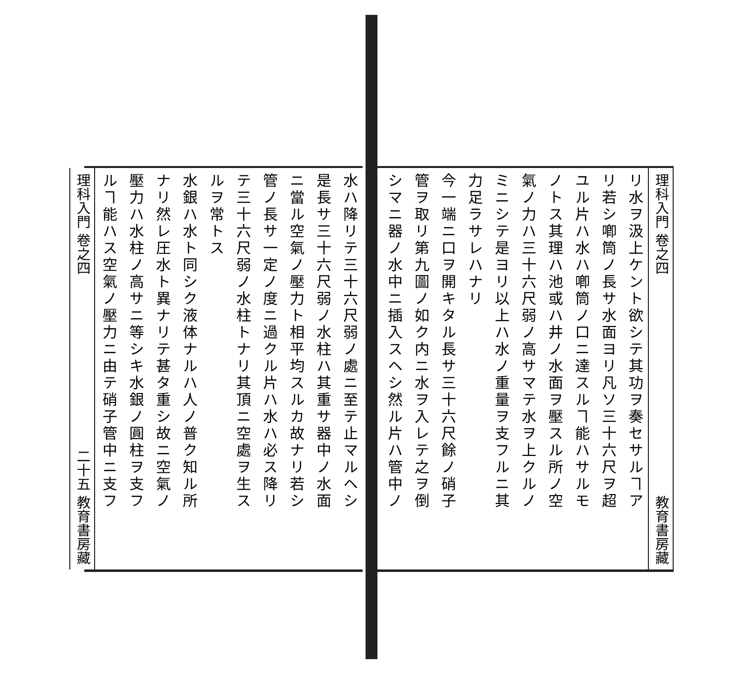理科入門 卷之四 教育書房藏
リ水ヲ汲上ケント欲シテ其功ヲ奏セサルヿア
リ若シ喞筒ノ長サ水面ヨリ凡ソ三十六尺ヲ超
ユル片ハ水ハ喞筒ノ口ニ達スルヿ能ハサルモ
ノトス其理ハ池或ハ井ノ水面ヲ壓スル所ノ空
氣ノ力ハ三十六尺弱ノ高サマテ水ヲ上クルノ
ミニシテ是ヨリ以上ハ水ノ重量ヲ支フルニ其
力足ラサレハナリ
今一端ニ口ヲ開キタル長サ三十六尺餘ノ硝子
管ヲ取リ第九圖ノ如ク内ニ水ヲ入レテ之ヲ倒
シマニ器ノ水中ニ插入スヘシ然ル片ハ管中ノ
水ハ降リテ三十六尺弱ノ處ニ至テ止マルヘシ
是長サ三十六尺弱ノ水柱ハ其重サ器中ノ水面
ニ當ル空氣ノ壓力ト相平均スルカ故ナリ若シ
管ノ長サ一定ノ度ニ過クル片ハ水ハ必ス降リ
テ三十六尺弱ノ水柱トナリ其頂ニ空處ヲ生ス
ルヲ常トス
水銀ハ水ト同シク液体ナルハ人ノ普ク知ル所
ナリ然レ圧水ト異ナリテ甚タ重シ故ニ空氣ノ
壓力ハ水柱ノ高サニ等シキ水銀ノ圓柱ヲ支フ
ルヿ能ハス空氣ノ壓力ニ由テ硝子管中ニ支フ
理科入門 卷之四 二十五 教育書房藏